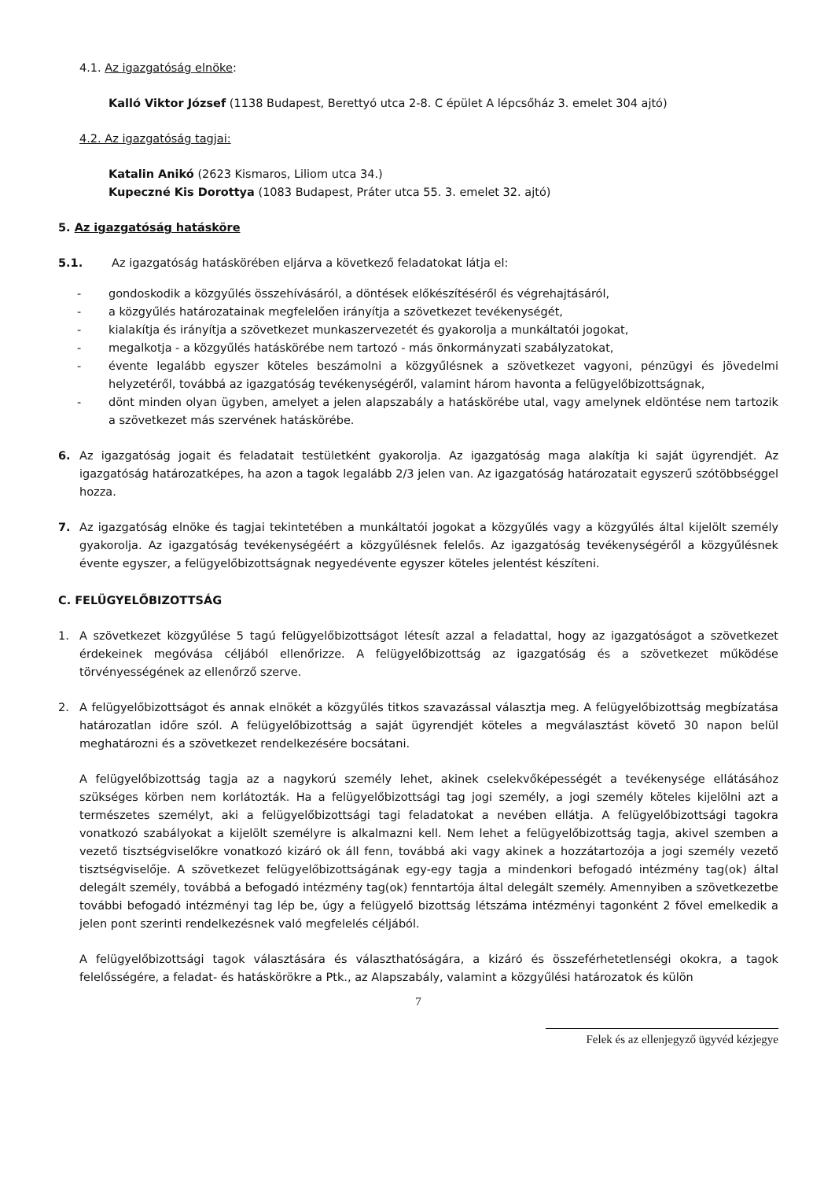4.1. Az igazgatóság elnöke:
Kalló Viktor József (1138 Budapest, Berettyó utca 2-8. C épület A lépcsőház 3. emelet 304 ajtó)
4.2. Az igazgatóság tagjai:
Katalin Anikó (2623 Kismaros, Liliom utca 34.)
Kupeczné Kis Dorottya (1083 Budapest, Práter utca 55. 3. emelet 32. ajtó)
5. Az igazgatóság hatásköre
5.1. Az igazgatóság hatáskörében eljárva a következő feladatokat látja el:
- gondoskodik a közgyűlés összehívásáról, a döntések előkészítéséről és végrehajtásáról,
- a közgyűlés határozatainak megfelelően irányítja a szövetkezet tevékenységét,
- kialakítja és irányítja a szövetkezet munkaszervezetét és gyakorolja a munkáltatói jogokat,
- megalkotja - a közgyűlés hatáskörébe nem tartozó - más önkormányzati szabályzatokat,
- évente legalább egyszer köteles beszámolni a közgyűlésnek a szövetkezet vagyoni, pénzügyi és jövedelmi helyzetéről, továbbá az igazgatóság tevékenységéről, valamint három havonta a felügyelőbizottságnak,
- dönt minden olyan ügyben, amelyet a jelen alapszabály a hatáskörébe utal, vagy amelynek eldöntése nem tartozik a szövetkezet más szervének hatáskörébe.
6. Az igazgatóság jogait és feladatait testületként gyakorolja. Az igazgatóság maga alakítja ki saját ügyrendjét. Az igazgatóság határozatképes, ha azon a tagok legalább 2/3 jelen van. Az igazgatóság határozatait egyszerű szótöbbséggel hozza.
7. Az igazgatóság elnöke és tagjai tekintetében a munkáltatói jogokat a közgyűlés vagy a közgyűlés által kijelölt személy gyakorolja. Az igazgatóság tevékenységéért a közgyűlésnek felelős. Az igazgatóság tevékenységéről a közgyűlésnek évente egyszer, a felügyelőbizottságnak negyedévente egyszer köteles jelentést készíteni.
C. FELÜGYELŐBIZOTTSÁG
1. A szövetkezet közgyűlése 5 tagú felügyelőbizottságot létesít azzal a feladattal, hogy az igazgatóságot a szövetkezet érdekeinek megóvása céljából ellenőrizze. A felügyelőbizottság az igazgatóság és a szövetkezet működése törvényességének az ellenőrző szerve.
2. A felügyelőbizottságot és annak elnökét a közgyűlés titkos szavazással választja meg. A felügyelőbizottság megbízatása határozatlan időre szól. A felügyelőbizottság a saját ügyrendjét köteles a megválasztást követő 30 napon belül meghatározni és a szövetkezet rendelkezésére bocsátani.
A felügyelőbizottság tagja az a nagykorú személy lehet, akinek cselekvőképességét a tevékenysége ellátásához szükséges körben nem korlátozták. Ha a felügyelőbizottsági tag jogi személy, a jogi személy köteles kijelölni azt a természetes személyt, aki a felügyelőbizottsági tagi feladatokat a nevében ellátja. A felügyelőbizottsági tagokra vonatkozó szabályokat a kijelölt személyre is alkalmazni kell. Nem lehet a felügyelőbizottság tagja, akivel szemben a vezető tisztségviselőkre vonatkozó kizáró ok áll fenn, továbbá aki vagy akinek a hozzátartozója a jogi személy vezető tisztségviselője. A szövetkezet felügyelőbizottságának egy-egy tagja a mindenkori befogadó intézmény tag(ok) által delegált személy, továbbá a befogadó intézmény tag(ok) fenntartója által delegált személy. Amennyiben a szövetkezetbe további befogadó intézményi tag lép be, úgy a felügyelő bizottság létszáma intézményi tagonként 2 fővel emelkedik a jelen pont szerinti rendelkezésnek való megfelelés céljából.
A felügyelőbizottsági tagok választására és választhatóságára, a kizáró és összeférhetetlenségi okokra, a tagok felelősségére, a feladat- és hatáskörökre a Ptk., az Alapszabály, valamint a közgyűlési határozatok és külön
7
Felek és az ellenjegyző ügyvéd kézjegye